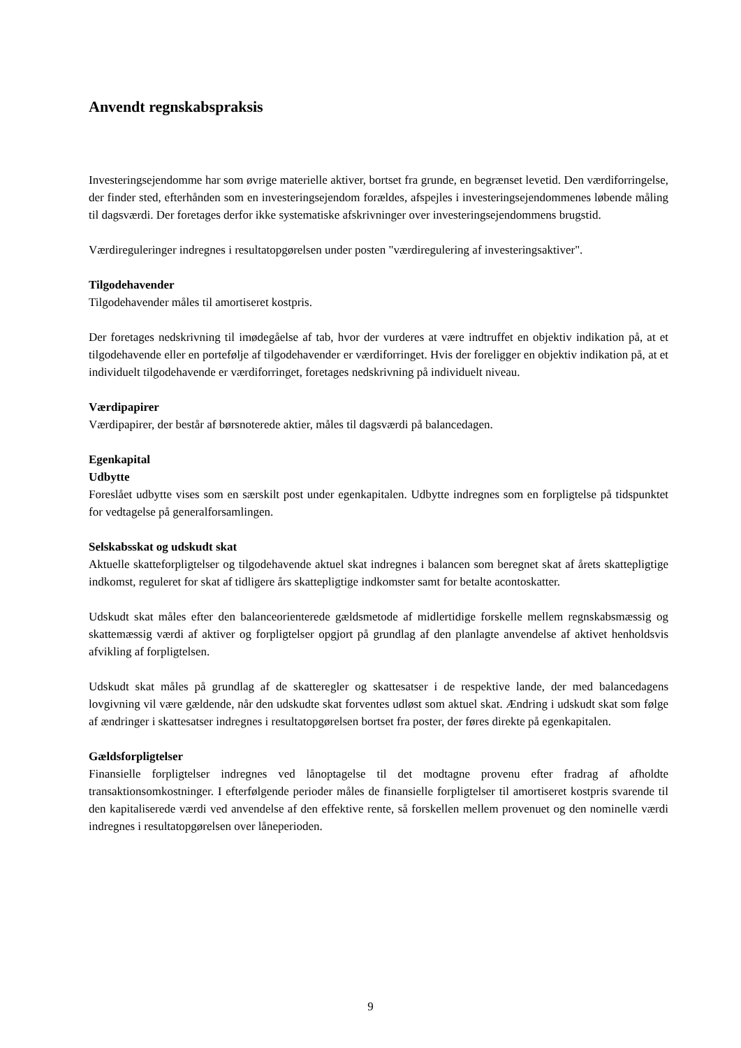Anvendt regnskabspraksis
Investeringsejendomme har som øvrige materielle aktiver, bortset fra grunde, en begrænset levetid. Den værdiforringelse, der finder sted, efterhånden som en investeringsejendom forældes, afspejles i investeringsejendommenes løbende måling til dagsværdi. Der foretages derfor ikke systematiske afskrivninger over investeringsejendommens brugstid.
Værdireguleringer indregnes i resultatopgørelsen under posten "værdiregulering af investeringsaktiver".
Tilgodehavender
Tilgodehavender måles til amortiseret kostpris.
Der foretages nedskrivning til imødegåelse af tab, hvor der vurderes at være indtruffet en objektiv indikation på, at et tilgodehavende eller en portefølje af tilgodehavender er værdiforringet. Hvis der foreligger en objektiv indikation på, at et individuelt tilgodehavende er værdiforringet, foretages nedskrivning på individuelt niveau.
Værdipapirer
Værdipapirer, der består af børsnoterede aktier, måles til dagsværdi på balancedagen.
Egenkapital
Udbytte
Foreslået udbytte vises som en særskilt post under egenkapitalen. Udbytte indregnes som en forpligtelse på tidspunktet for vedtagelse på generalforsamlingen.
Selskabsskat og udskudt skat
Aktuelle skatteforpligtelser og tilgodehavende aktuel skat indregnes i balancen som beregnet skat af årets skattepligtige indkomst, reguleret for skat af tidligere års skattepligtige indkomster samt for betalte acontoskatter.
Udskudt skat måles efter den balanceorienterede gældsmetode af midlertidige forskelle mellem regnskabsmæssig og skattemæssig værdi af aktiver og forpligtelser opgjort på grundlag af den planlagte anvendelse af aktivet henholdsvis afvikling af forpligtelsen.
Udskudt skat måles på grundlag af de skatteregler og skattesatser i de respektive lande, der med balancedagens lovgivning vil være gældende, når den udskudte skat forventes udløst som aktuel skat. Ændring i udskudt skat som følge af ændringer i skattesatser indregnes i resultatopgørelsen bortset fra poster, der føres direkte på egenkapitalen.
Gældsforpligtelser
Finansielle forpligtelser indregnes ved lånoptagelse til det modtagne provenu efter fradrag af afholdte transaktionsomkostninger. I efterfølgende perioder måles de finansielle forpligtelser til amortiseret kostpris svarende til den kapitaliserede værdi ved anvendelse af den effektive rente, så forskellen mellem provenuet og den nominelle værdi indregnes i resultatopgørelsen over låneperioden.
9